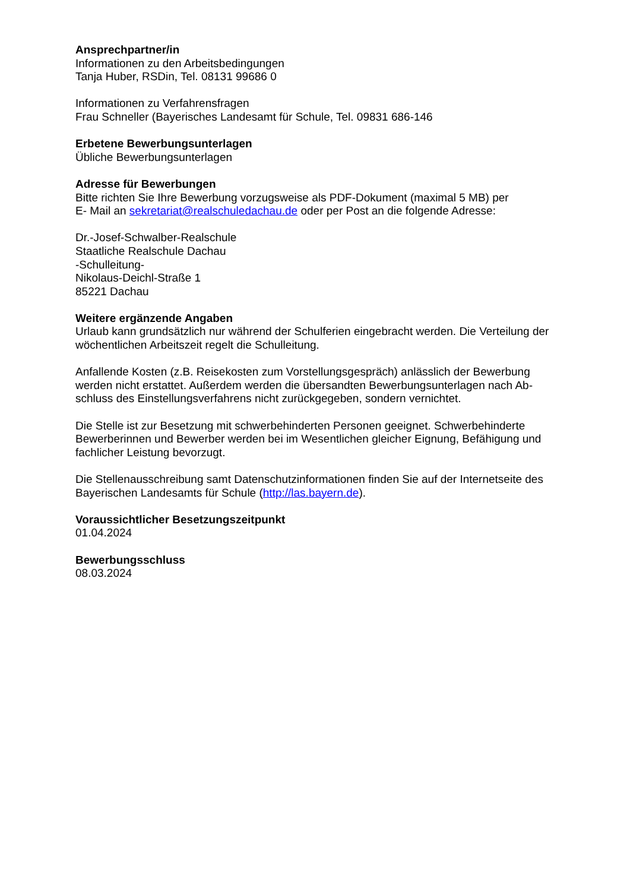Ansprechpartner/in
Informationen zu den Arbeitsbedingungen
Tanja Huber, RSDin, Tel. 08131 99686 0
Informationen zu Verfahrensfragen
Frau Schneller (Bayerisches Landesamt für Schule, Tel. 09831 686-146
Erbetene Bewerbungsunterlagen
Übliche Bewerbungsunterlagen
Adresse für Bewerbungen
Bitte richten Sie Ihre Bewerbung vorzugsweise als PDF-Dokument (maximal 5 MB) per
E- Mail an sekretariat@realschuledachau.de oder per Post an die folgende Adresse:
Dr.-Josef-Schwalber-Realschule
Staatliche Realschule Dachau
-Schulleitung-
Nikolaus-Deichl-Straße 1
85221 Dachau
Weitere ergänzende Angaben
Urlaub kann grundsätzlich nur während der Schulferien eingebracht werden. Die Verteilung der wöchentlichen Arbeitszeit regelt die Schulleitung.
Anfallende Kosten (z.B. Reisekosten zum Vorstellungsgespräch) anlässlich der Bewerbung werden nicht erstattet. Außerdem werden die übersandten Bewerbungsunterlagen nach Ab-
schluss des Einstellungsverfahrens nicht zurückgegeben, sondern vernichtet.
Die Stelle ist zur Besetzung mit schwerbehinderten Personen geeignet. Schwerbehinderte Bewerberinnen und Bewerber werden bei im Wesentlichen gleicher Eignung, Befähigung und fachlicher Leistung bevorzugt.
Die Stellenausschreibung samt Datenschutzinformationen finden Sie auf der Internetseite des Bayerischen Landesamts für Schule (http://las.bayern.de).
Voraussichtlicher Besetzungszeitpunkt
01.04.2024
Bewerbungsschluss
08.03.2024